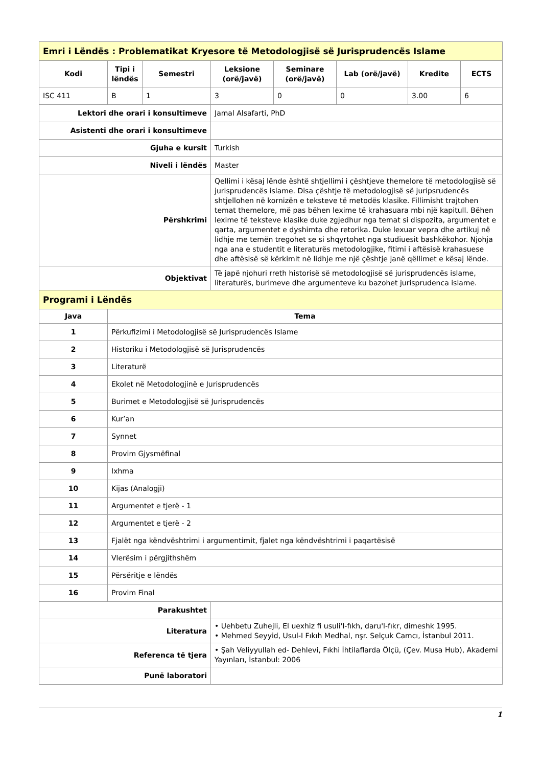| Emri i Lëndës : Problematikat Kryesore të Metodologjisë së Jurisprudencës Islame | | | | | | | |
| Kodi | Tipi i lëndës | Semestri | Leksione (orë/javë) | Seminare (orë/javë) | Lab (orë/javë) | Kredite | ECTS |
| ISC 411 | B | 1 | 3 | 0 | 0 | 3.00 | 6 |
| Lektori dhe orari i konsultimeve | | | Jamal Alsafarti, PhD | | | | |
| Asistenti dhe orari i konsultimeve | | | | | | | |
| Gjuha e kursit | | | Turkish | | | | |
| Niveli i lëndës | | | Master | | | | |
| Përshkrimi | | | Qellimi i kësaj lënde është shtjellimi i çështjeve themelore të metodologjisë së jurisprudencës islame. Disa çështje të metodologjisë së juripsrudencës shtjellohen në kornizën e teksteve të metodës klasike. Fillimisht trajtohen temat themelore, më pas bëhen lexime të krahasuara mbi një kapitull. Bëhen lexime të teksteve klasike duke zgjedhur nga temat si dispozita, argumentet e qarta, argumentet e dyshimta dhe retorika. Duke lexuar vepra dhe artikuj në lidhje me temën tregohet se si shqyrtohet nga studiuesit bashkëkohor. Njohja nga ana e studentit e literaturës metodologjike, fitimi i aftësisë krahasuese dhe aftësisë së kërkimit në lidhje me një çështje janë qëllimet e kësaj lënde. | | | | |
| Objektivat | | | Të japë njohuri rreth historisë së metodologjisë së jurisprudencës islame, literaturës, burimeve dhe argumenteve ku bazohet jurisprudenca islame. | | | | |
| Programi i Lëndës | | | | | | | |
| Java | Tema | | | | | | |
| 1 | Përkufizimi i Metodologjisë së Jurisprudencës Islame | | | | | | |
| 2 | Historiku i Metodologjisë së Jurisprudencës | | | | | | |
| 3 | Literaturë | | | | | | |
| 4 | Ekolet në Metodologjinë e Jurisprudencës | | | | | | |
| 5 | Burimet e Metodologjisë së Jurisprudencës | | | | | | |
| 6 | Kur’an | | | | | | |
| 7 | Synnet | | | | | | |
| 8 | Provim Gjysmëfinal | | | | | | |
| 9 | Ixhma | | | | | | |
| 10 | Kijas (Analogji) | | | | | | |
| 11 | Argumentet e tjerë - 1 | | | | | | |
| 12 | Argumentet e tjerë - 2 | | | | | | |
| 13 | Fjalët nga këndvështrimi i argumentimit, fjalet nga këndvështrimi i paqartësisë | | | | | | |
| 14 | Vlerësim i përgjithshëm | | | | | | |
| 15 | Përsëritje e lëndës | | | | | | |
| 16 | Provim Final | | | | | | |
| Parakushtet | | | | | | | |
| Literatura | | | • Uehbetu Zuhejli, El uexhiz fi usuli'l-fıkh, daru'l-fıkr, dimeshk 1995. • Mehmed Seyyid, Usul-I Fıkıh Medhal, nşr. Selçuk Camcı, İstanbul 2011. | | | | |
| Referenca të tjera | | | • Şah Veliyyullah ed- Dehlevi, Fıkhi İhtilaflarda Ölçü, (Çev. Musa Hub), Akademi Yayınları, İstanbul: 2006 | | | | |
| Punë laboratori | | | | | | | |
1